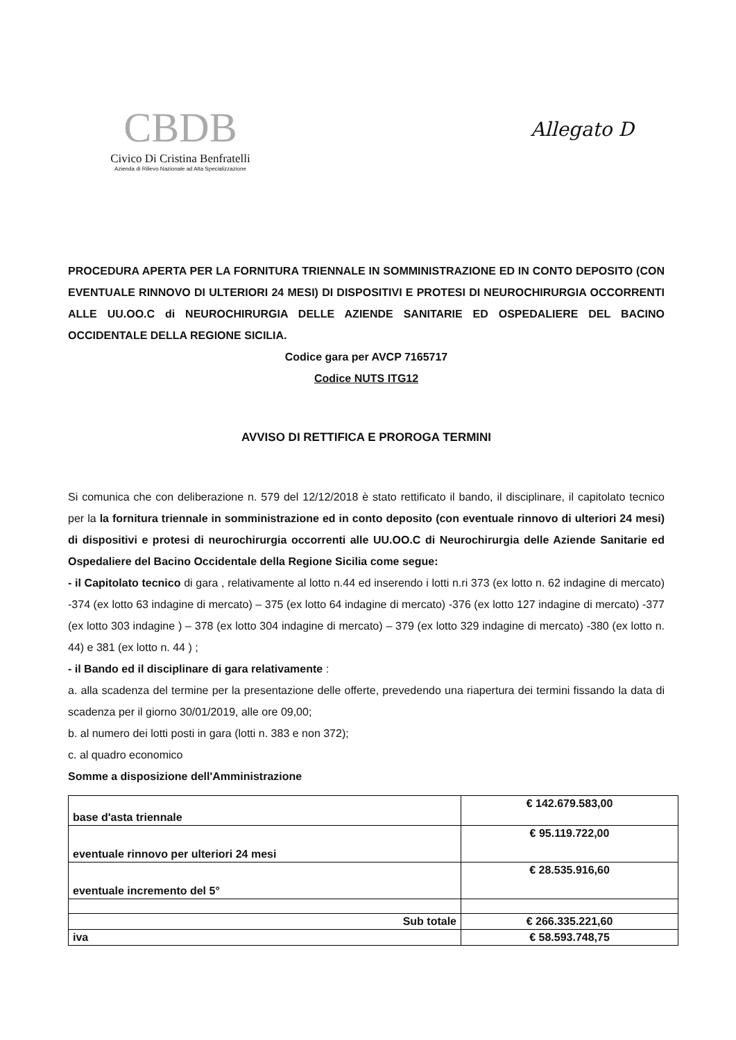CBDB
Civico Di Cristina Benfratelli
Azienda di Rilievo Nazionale ad Alta Specializzazione
Allegato D
PROCEDURA APERTA PER LA FORNITURA TRIENNALE IN SOMMINISTRAZIONE ED IN CONTO DEPOSITO (CON EVENTUALE RINNOVO DI ULTERIORI 24 MESI) DI DISPOSITIVI E PROTESI DI NEUROCHIRURGIA OCCORRENTI ALLE UU.OO.C di NEUROCHIRURGIA DELLE AZIENDE SANITARIE ED OSPEDALIERE DEL BACINO OCCIDENTALE DELLA REGIONE SICILIA.
Codice gara per AVCP 7165717
Codice NUTS ITG12
AVVISO DI RETTIFICA E PROROGA TERMINI
Si comunica che con deliberazione n. 579 del 12/12/2018 è stato rettificato il bando, il disciplinare, il capitolato tecnico per la la fornitura triennale in somministrazione ed in conto deposito (con eventuale rinnovo di ulteriori 24 mesi) di dispositivi e protesi di neurochirurgia occorrenti alle UU.OO.C di Neurochirurgia delle Aziende Sanitarie ed Ospedaliere del Bacino Occidentale della Regione Sicilia come segue:
- il Capitolato tecnico di gara , relativamente al lotto n.44 ed inserendo i lotti n.ri 373 (ex lotto n. 62 indagine di mercato) -374 (ex lotto 63 indagine di mercato) – 375 (ex lotto 64 indagine di mercato) -376 (ex lotto 127 indagine di mercato) -377 (ex lotto 303 indagine ) – 378 (ex lotto 304 indagine di mercato) – 379 (ex lotto 329 indagine di mercato) -380 (ex lotto n. 44) e 381 (ex lotto n. 44 ) ;
- il Bando ed il disciplinare di gara relativamente :
a. alla scadenza del termine per la presentazione delle offerte, prevedendo una riapertura dei termini fissando la data di scadenza per il giorno 30/01/2019, alle ore 09,00;
b. al numero dei lotti posti in gara (lotti n. 383 e non 372);
c. al quadro economico
Somme a disposizione dell'Amministrazione
| base d'asta triennale | € 142.679.583,00 |
| eventuale rinnovo per ulteriori 24 mesi | € 95.119.722,00 |
| eventuale incremento del 5° | € 28.535.916,60 |
| Sub totale | € 266.335.221,60 |
| iva | € 58.593.748,75 |